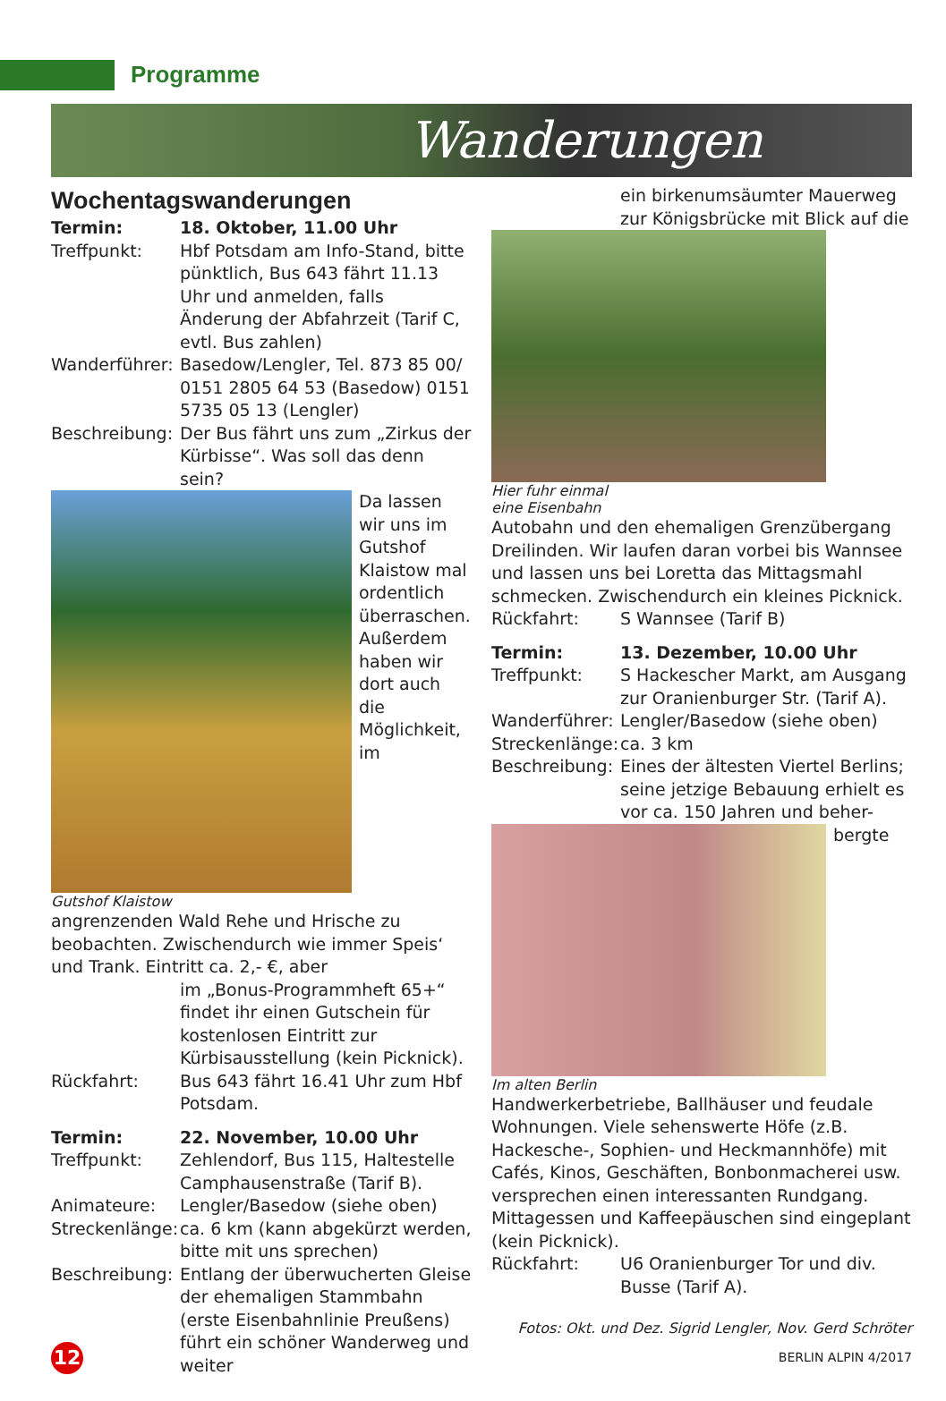Programme
Wanderungen
Wochentagswanderungen
Termin: 18. Oktober, 11.00 Uhr
Treffpunkt: Hbf Potsdam am Info-Stand, bitte pünktlich, Bus 643 fährt 11.13 Uhr und anmelden, falls Änderung der Abfahrzeit (Tarif C, evtl. Bus zahlen)
Wanderführer: Basedow/Lengler, Tel. 873 85 00/ 0151 2805 64 53 (Basedow) 0151 5735 05 13 (Lengler)
Beschreibung: Der Bus fährt uns zum „Zirkus der Kürbisse“. Was soll das denn sein?
Gutshof Klaistow
Da lassen wir uns im Gutshof Klaistow mal ordentlich überraschen. Außerdem haben wir dort auch die Möglichkeit, im angrenzenden Wald Rehe und Hrische zu beobachten. Zwischendurch wie immer Speis‘ und Trank. Eintritt ca. 2,- €, aber
im „Bonus-Programmheft 65+“ findet ihr einen Gutschein für kostenlosen Eintritt zur Kürbisausstellung (kein Picknick).
Rückfahrt: Bus 643 fährt 16.41 Uhr zum Hbf Potsdam.
Termin: 22. November, 10.00 Uhr
Treffpunkt: Zehlendorf, Bus 115, Haltestelle Camphausenstraße (Tarif B).
Animateure: Lengler/Basedow (siehe oben)
Streckenlänge: ca. 6 km (kann abgekürzt werden, bitte mit uns sprechen)
Beschreibung: Entlang der überwucherten Gleise der ehemaligen Stammbahn (erste Eisenbahnlinie Preußens) führt ein schöner Wanderweg und weiter
ein birkenumsäumter Mauerweg zur Königsbrücke mit Blick auf die
Hier fuhr einmal eine Eisenbahn
Autobahn und den ehemaligen Grenzübergang Dreilinden. Wir laufen daran vorbei bis Wannsee und lassen uns bei Loretta das Mittagsmahl schmecken. Zwischendurch ein kleines Picknick.
Rückfahrt: S Wannsee (Tarif B)
Termin: 13. Dezember, 10.00 Uhr
Treffpunkt: S Hackescher Markt, am Ausgang zur Oranienburger Str. (Tarif A).
Wanderführer: Lengler/Basedow (siehe oben)
Streckenlänge: ca. 3 km
Beschreibung: Eines der ältesten Viertel Berlins; seine jetzige Bebauung erhielt es vor ca. 150 Jahren und beher-
Im alten Berlin
bergte Handwerkerbetriebe, Ballhäuser und feudale Wohnungen. Viele sehenswerte Höfe (z.B. Hackesche-, Sophien- und Heckmannhöfe) mit Cafés, Kinos, Geschäften, Bonbonmacherei usw. versprechen einen interessanten Rundgang. Mittagessen und Kaffeepäuschen sind eingeplant (kein Picknick).
Rückfahrt: U6 Oranienburger Tor und div. Busse (Tarif A).
Fotos: Okt. und Dez. Sigrid Lengler, Nov. Gerd Schröter
12
BERLIN ALPIN 4/2017